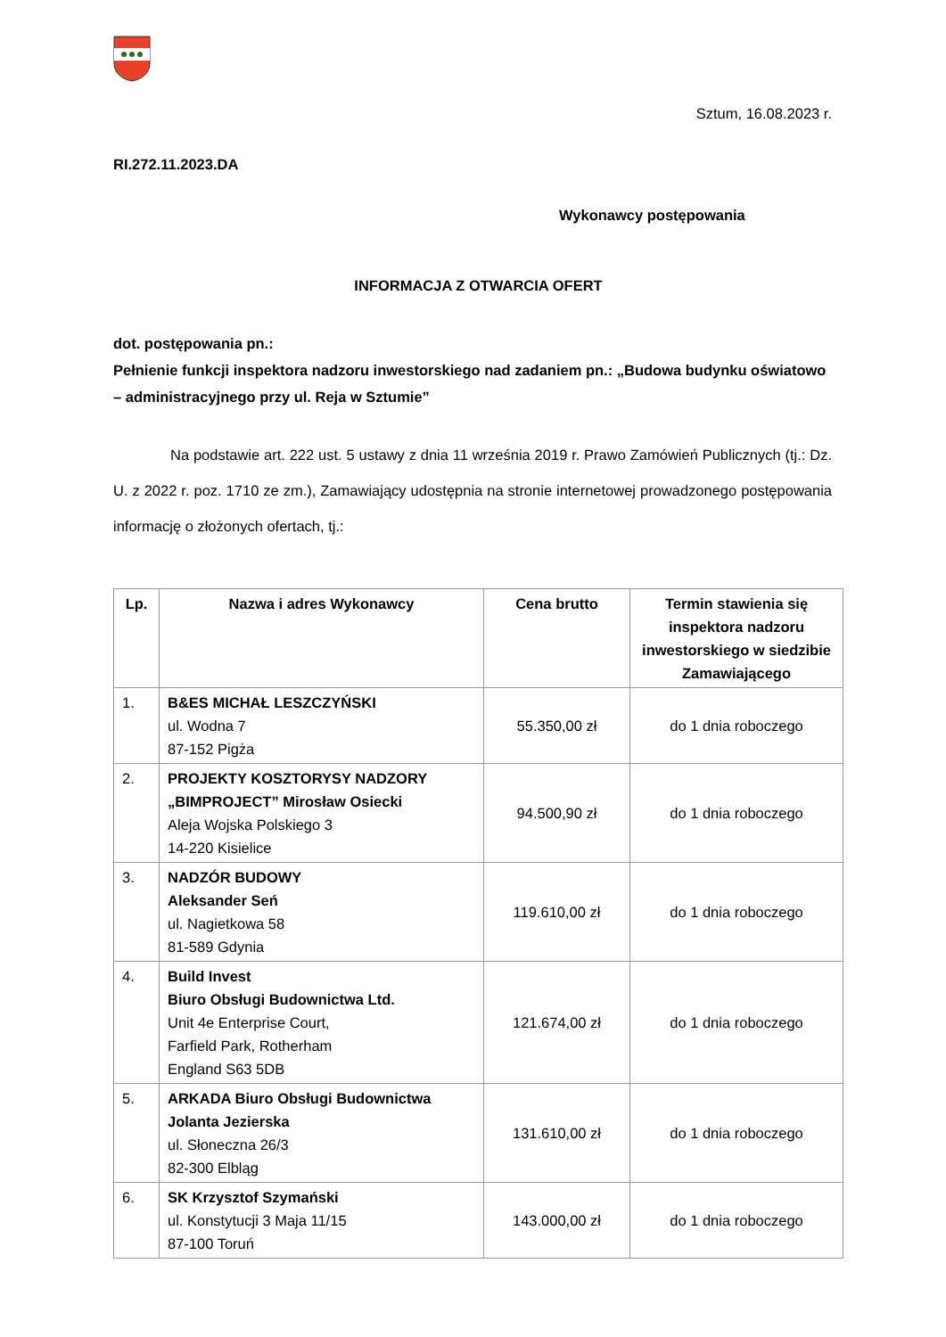Sztum, 16.08.2023 r.
RI.272.11.2023.DA
Wykonawcy postępowania
INFORMACJA Z OTWARCIA OFERT
dot. postępowania pn.:
Pełnienie funkcji inspektora nadzoru inwestorskiego nad zadaniem pn.: „Budowa budynku oświatowo – administracyjnego przy ul. Reja w Sztumie”
Na podstawie art. 222 ust. 5 ustawy z dnia 11 września 2019 r. Prawo Zamówień Publicznych (tj.: Dz. U. z 2022 r. poz. 1710 ze zm.), Zamawiający udostępnia na stronie internetowej prowadzonego postępowania informację o złożonych ofertach, tj.:
| Lp. | Nazwa i adres Wykonawcy | Cena brutto | Termin stawienia się inspektora nadzoru inwestorskiego w siedzibie Zamawiającego |
| --- | --- | --- | --- |
| 1. | B&ES MICHAŁ LESZCZYŃSKI ul. Wodna 7 87-152 Pigża | 55.350,00 zł | do 1 dnia roboczego |
| 2. | PROJEKTY KOSZTORYSY NADZORY „BIMPROJECT” Mirosław Osiecki Aleja Wojska Polskiego 3 14-220 Kisielice | 94.500,90 zł | do 1 dnia roboczego |
| 3. | NADZÓR BUDOWY Aleksander Seń ul. Nagietkowa 58 81-589 Gdynia | 119.610,00 zł | do 1 dnia roboczego |
| 4. | Build Invest Biuro Obsługi Budownictwa Ltd. Unit 4e Enterprise Court, Farfield Park, Rotherham England S63 5DB | 121.674,00 zł | do 1 dnia roboczego |
| 5. | ARKADA Biuro Obsługi Budownictwa Jolanta Jezierska ul. Słoneczna 26/3 82-300 Elbląg | 131.610,00 zł | do 1 dnia roboczego |
| 6. | SK Krzysztof Szymański ul. Konstytucji 3 Maja 11/15 87-100 Toruń | 143.000,00 zł | do 1 dnia roboczego |